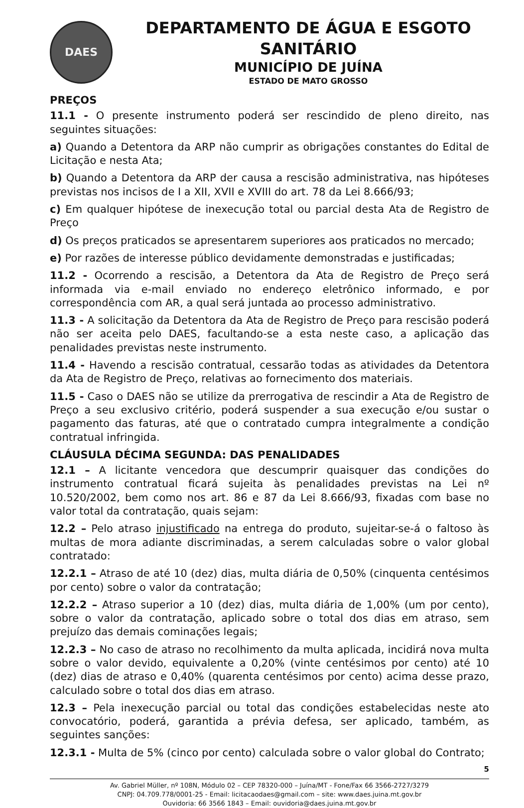DAES
DEPARTAMENTO DE ÁGUA E ESGOTO SANITÁRIO
MUNICÍPIO DE JUÍNA
ESTADO DE MATO GROSSO
PREÇOS
11.1 - O presente instrumento poderá ser rescindido de pleno direito, nas seguintes situações:
a) Quando a Detentora da ARP não cumprir as obrigações constantes do Edital de Licitação e nesta Ata;
b) Quando a Detentora da ARP der causa a rescisão administrativa, nas hipóteses previstas nos incisos de I a XII, XVII e XVIII do art. 78 da Lei 8.666/93;
c) Em qualquer hipótese de inexecução total ou parcial desta Ata de Registro de Preço
d) Os preços praticados se apresentarem superiores aos praticados no mercado;
e) Por razões de interesse público devidamente demonstradas e justificadas;
11.2 - Ocorrendo a rescisão, a Detentora da Ata de Registro de Preço será informada via e-mail enviado no endereço eletrônico informado, e por correspondência com AR, a qual será juntada ao processo administrativo.
11.3 - A solicitação da Detentora da Ata de Registro de Preço para rescisão poderá não ser aceita pelo DAES, facultando-se a esta neste caso, a aplicação das penalidades previstas neste instrumento.
11.4 - Havendo a rescisão contratual, cessarão todas as atividades da Detentora da Ata de Registro de Preço, relativas ao fornecimento dos materiais.
11.5 - Caso o DAES não se utilize da prerrogativa de rescindir a Ata de Registro de Preço a seu exclusivo critério, poderá suspender a sua execução e/ou sustar o pagamento das faturas, até que o contratado cumpra integralmente a condição contratual infringida.
CLÁUSULA DÉCIMA SEGUNDA: DAS PENALIDADES
12.1 – A licitante vencedora que descumprir quaisquer das condições do instrumento contratual ficará sujeita às penalidades previstas na Lei nº 10.520/2002, bem como nos art. 86 e 87 da Lei 8.666/93, fixadas com base no valor total da contratação, quais sejam:
12.2 – Pelo atraso injustificado na entrega do produto, sujeitar-se-á o faltoso às multas de mora adiante discriminadas, a serem calculadas sobre o valor global contratado:
12.2.1 – Atraso de até 10 (dez) dias, multa diária de 0,50% (cinquenta centésimos por cento) sobre o valor da contratação;
12.2.2 – Atraso superior a 10 (dez) dias, multa diária de 1,00% (um por cento), sobre o valor da contratação, aplicado sobre o total dos dias em atraso, sem prejuízo das demais cominações legais;
12.2.3 – No caso de atraso no recolhimento da multa aplicada, incidirá nova multa sobre o valor devido, equivalente a 0,20% (vinte centésimos por cento) até 10 (dez) dias de atraso e 0,40% (quarenta centésimos por cento) acima desse prazo, calculado sobre o total dos dias em atraso.
12.3 – Pela inexecução parcial ou total das condições estabelecidas neste ato convocatório, poderá, garantida a prévia defesa, ser aplicado, também, as seguintes sanções:
12.3.1 - Multa de 5% (cinco por cento) calculada sobre o valor global do Contrato;
5
Av. Gabriel Müller, nº 108N, Módulo 02 – CEP 78320-000 – Juína/MT - Fone/Fax 66 3566-2727/3279
CNPJ: 04.709.778/0001-25 - Email: licitacaodaes@gmail.com – site: www.daes.juina.mt.gov.br
Ouvidoria: 66 3566 1843 – Email: ouvidoria@daes.juina.mt.gov.br